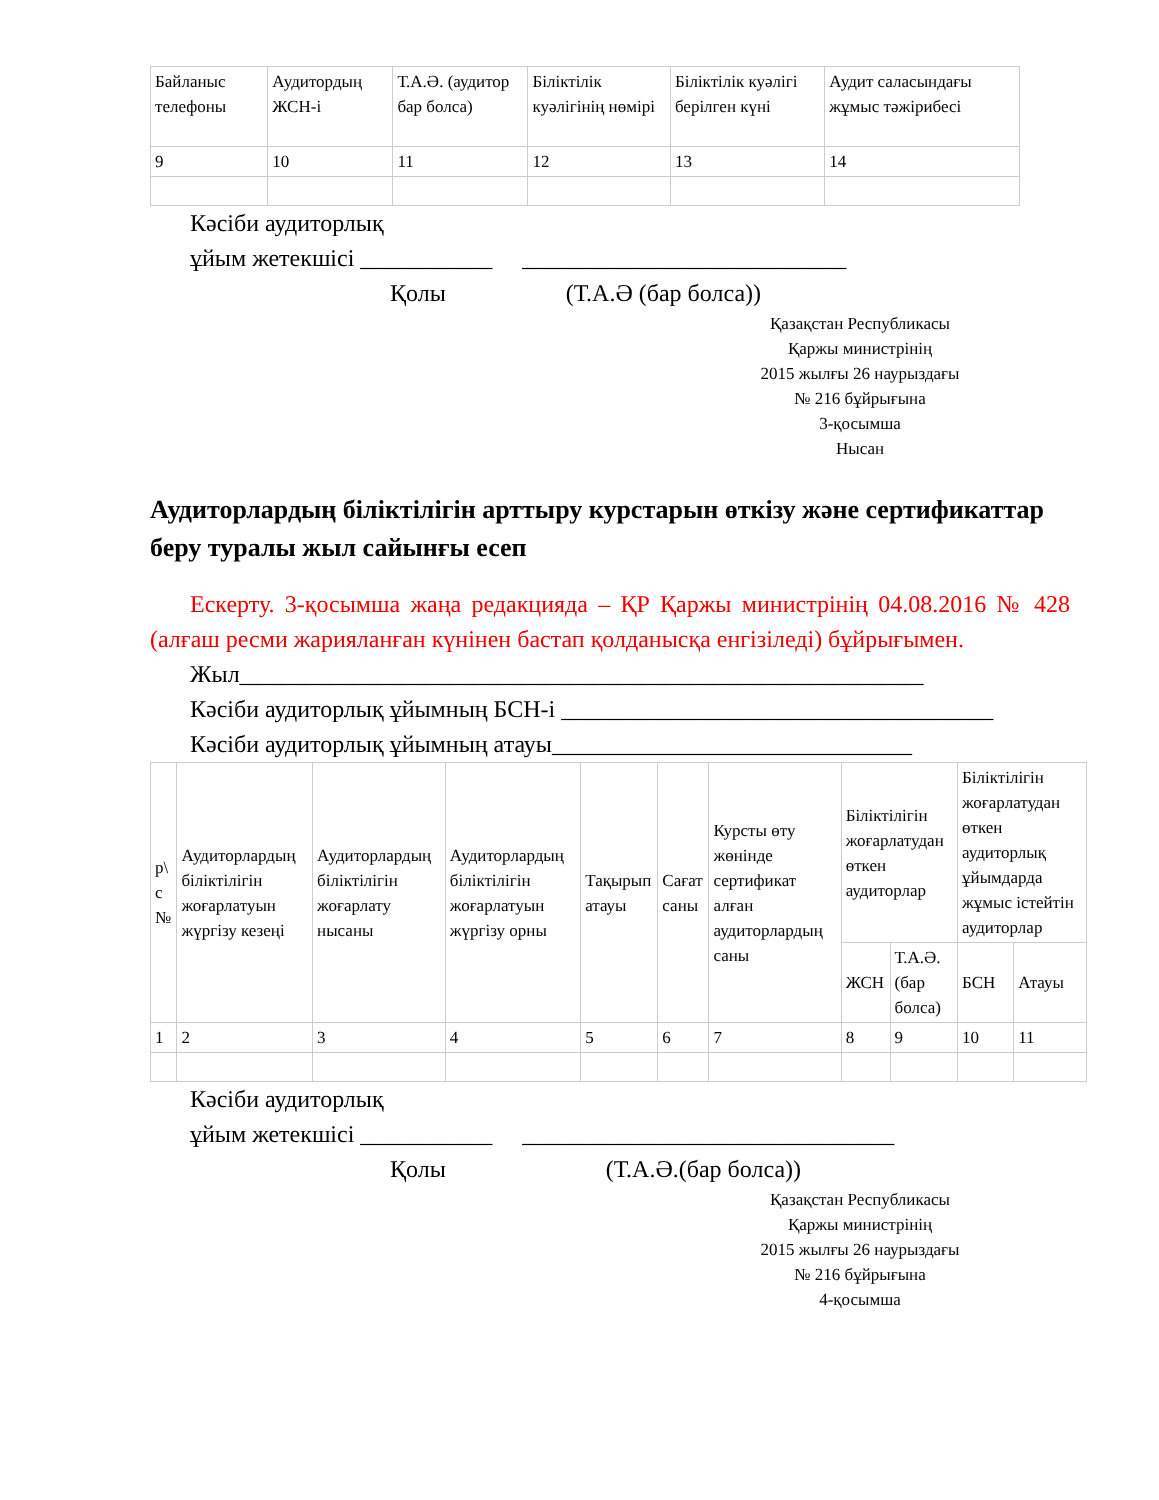| Байланыс телефоны | Аудитордың ЖСН-і | Т.А.Ә. (аудитор бар болса) | Біліктілік куәлігінің нөмірі | Біліктілік куәлігі берілген күні | Аудит саласындағы жұмыс тәжірибесі |
| --- | --- | --- | --- | --- | --- |
| 9 | 10 | 11 | 12 | 13 | 14 |
Кәсіби аудиторлық
ұйым жетекшісі ___________ ___________________________
Қолы (Т.А.Ә (бар болса))
Қазақстан Республикасы
Қаржы министрінің
2015 жылғы 26 наурыздағы
№ 216 бұйрығына
3-қосымша
Нысан
Аудиторлардың біліктілігін арттыру курстарын өткізу және сертификаттар беру туралы жыл сайынғы есеп
Ескерту. 3-қосымша жаңа редакцияда – ҚР Қаржы министрінің 04.08.2016 № 428 (алғаш ресми жарияланған күнінен бастап қолданысқа енгізіледі) бұйрығымен.
Жыл_________________________________________________________
Кәсіби аудиторлық ұйымның БСН-і ____________________________________
Кәсіби аудиторлық ұйымның атауы______________________________
| р\ с № | Аудиторлардың біліктілігін жоғарлатуын жүргізу кезеңі | Аудиторлардың біліктілігін жоғарлату нысаны | Аудиторлардың біліктілігін жоғарлатуын жүргізу орны | Тақырып атауы | Сағат саны | Курсты өту жөнінде сертификат алған аудиторлардың саны | Біліктілігін жоғарлатудан өткен аудиторлар | | Біліктілігін жоғарлатудан өткен аудиторлық ұйымдарда жұмыс істейтін аудиторлар | |
| --- | --- | --- | --- | --- | --- | --- | --- | --- | --- | --- |
| | | | | | | | ЖСН | Т.А.Ә. (бар болса) | БСН | Атауы |
| 1 | 2 | 3 | 4 | 5 | 6 | 7 | 8 | 9 | 10 | 11 |
Кәсіби аудиторлық
ұйым жетекшісі ___________ _______________________________
Қолы (Т.А.Ә.(бар болса))
Қазақстан Республикасы
Қаржы министрінің
2015 жылғы 26 наурыздағы
№ 216 бұйрығына
4-қосымша